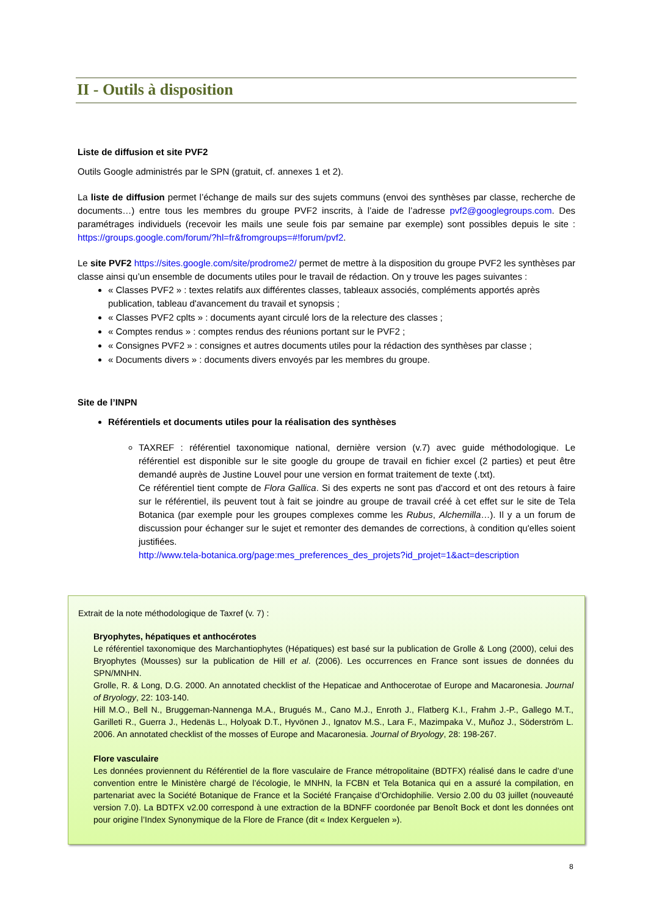II - Outils à disposition
Liste de diffusion et site PVF2
Outils Google administrés par le SPN (gratuit, cf. annexes 1 et 2).
La liste de diffusion permet l’échange de mails sur des sujets communs (envoi des synthèses par classe, recherche de documents…) entre tous les membres du groupe PVF2 inscrits, à l’aide de l’adresse pvf2@googlegroups.com. Des paramétrages individuels (recevoir les mails une seule fois par semaine par exemple) sont possibles depuis le site : https://groups.google.com/forum/?hl=fr&fromgroups=#!forum/pvf2.
Le site PVF2 https://sites.google.com/site/prodrome2/ permet de mettre à la disposition du groupe PVF2 les synthèses par classe ainsi qu’un ensemble de documents utiles pour le travail de rédaction. On y trouve les pages suivantes :
« Classes PVF2 » : textes relatifs aux différentes classes, tableaux associés, compléments apportés après publication, tableau d'avancement du travail et synopsis ;
« Classes PVF2 cplts » : documents ayant circulé lors de la relecture des classes ;
« Comptes rendus » : comptes rendus des réunions portant sur le PVF2 ;
« Consignes PVF2 » : consignes et autres documents utiles pour la rédaction des synthèses par classe ;
« Documents divers » : documents divers envoyés par les membres du groupe.
Site de l’INPN
Référentiels et documents utiles pour la réalisation des synthèses
TAXREF : référentiel taxonomique national, dernière version (v.7) avec guide méthodologique. Le référentiel est disponible sur le site google du groupe de travail en fichier excel (2 parties) et peut être demandé auprès de Justine Louvel pour une version en format traitement de texte (.txt).
Ce référentiel tient compte de Flora Gallica. Si des experts ne sont pas d'accord et ont des retours à faire sur le référentiel, ils peuvent tout à fait se joindre au groupe de travail créé à cet effet sur le site de Tela Botanica (par exemple pour les groupes complexes comme les Rubus, Alchemilla…). Il y a un forum de discussion pour échanger sur le sujet et remonter des demandes de corrections, à condition qu'elles soient justifiées.
http://www.tela-botanica.org/page:mes_preferences_des_projets?id_projet=1&act=description
Extrait de la note méthodologique de Taxref (v. 7) :
Bryophytes, hépatiques et anthocérotes
Le référentiel taxonomique des Marchantiophytes (Hépatiques) est basé sur la publication de Grolle & Long (2000), celui des Bryophytes (Mousses) sur la publication de Hill et al. (2006). Les occurrences en France sont issues de données du SPN/MNHN.
Grolle, R. & Long, D.G. 2000. An annotated checklist of the Hepaticae and Anthocerotae of Europe and Macaronesia. Journal of Bryology, 22: 103-140.
Hill M.O., Bell N., Bruggeman-Nannenga M.A., Brugués M., Cano M.J., Enroth J., Flatberg K.I., Frahm J.-P., Gallego M.T., Garilleti R., Guerra J., Hedenäs L., Holyoak D.T., Hyvönen J., Ignatov M.S., Lara F., Mazimpaka V., Muñoz J., Söderström L. 2006. An annotated checklist of the mosses of Europe and Macaronesia. Journal of Bryology, 28: 198-267.
Flore vasculaire
Les données proviennent du Référentiel de la flore vasculaire de France métropolitaine (BDTFX) réalisé dans le cadre d’une convention entre le Ministère chargé de l’écologie, le MNHN, la FCBN et Tela Botanica qui en a assuré la compilation, en partenariat avec la Société Botanique de France et la Société Française d’Orchidophilie. Versio 2.00 du 03 juillet (nouveauté version 7.0). La BDTFX v2.00 correspond à une extraction de la BDNFF coordonée par Benoît Bock et dont les données ont pour origine l’Index Synonymique de la Flore de France (dit « Index Kerguelen »).
8